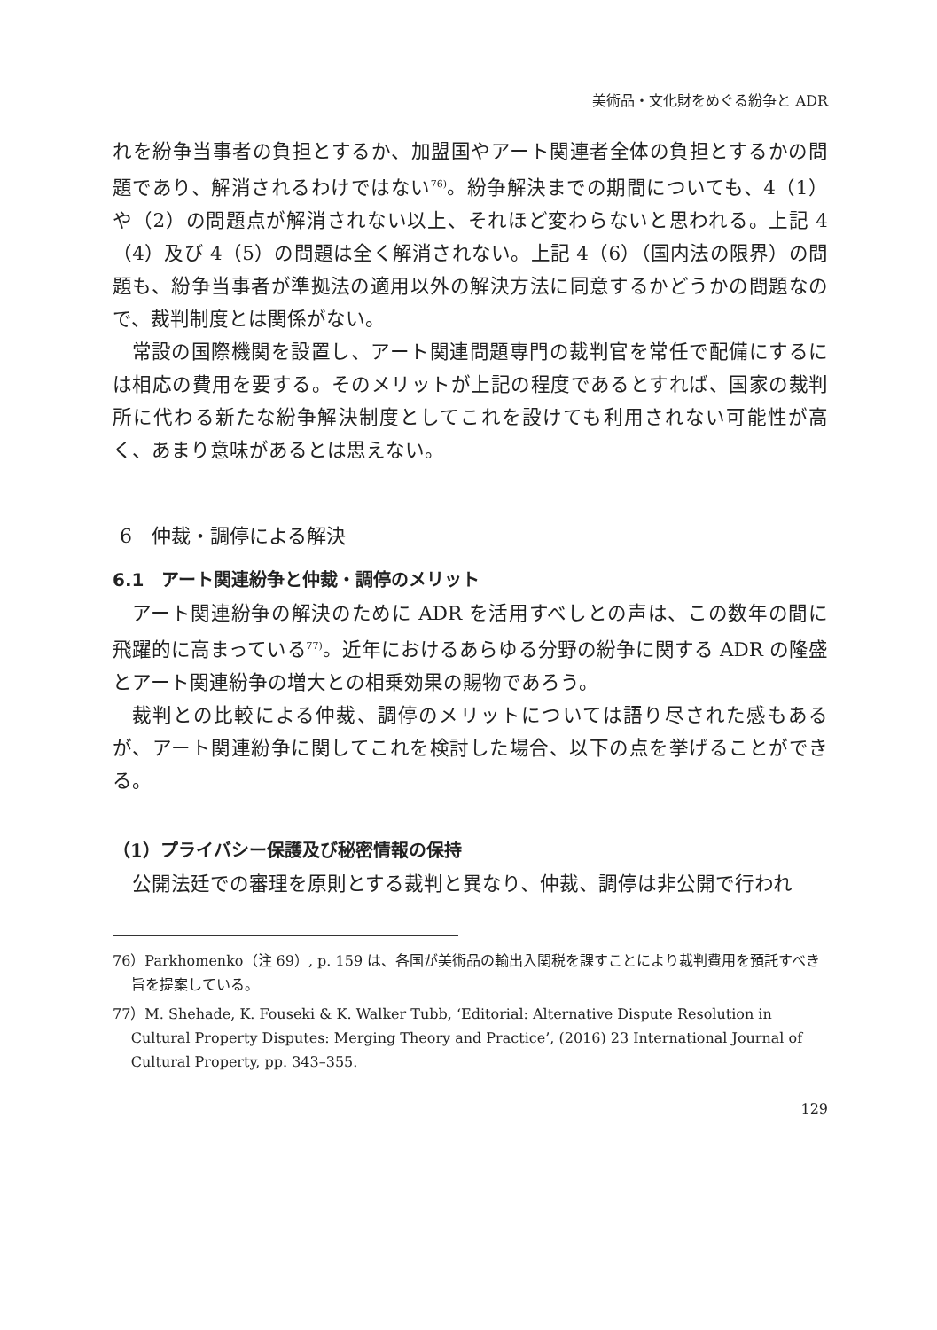美術品・文化財をめぐる紛争と ADR
れを紛争当事者の負担とするか、加盟国やアート関連者全体の負担とするかの問題であり、解消されるわけではない<sup>76)</sup>。紛争解決までの期間についても、4（1）や（2）の問題点が解消されない以上、それほど変わらないと思われる。上記 4（4）及び 4（5）の問題は全く解消されない。上記 4（6）（国内法の限界）の問題も、紛争当事者が準拠法の適用以外の解決方法に同意するかどうかの問題なので、裁判制度とは関係がない。
常設の国際機関を設置し、アート関連問題専門の裁判官を常任で配備にするには相応の費用を要する。そのメリットが上記の程度であるとすれば、国家の裁判所に代わる新たな紛争解決制度としてこれを設けても利用されない可能性が高く、あまり意味があるとは思えない。
6　仲裁・調停による解決
6.1　アート関連紛争と仲裁・調停のメリット
アート関連紛争の解決のために ADR を活用すべしとの声は、この数年の間に飛躍的に高まっている<sup>77)</sup>。近年におけるあらゆる分野の紛争に関する ADR の隆盛とアート関連紛争の増大との相乗効果の賜物であろう。
裁判との比較による仲裁、調停のメリットについては語り尽された感もあるが、アート関連紛争に関してこれを検討した場合、以下の点を挙げることができる。
（1）プライバシー保護及び秘密情報の保持
公開法廷での審理を原則とする裁判と異なり、仲裁、調停は非公開で行われ
76）Parkhomenko（注 69）, p. 159 は、各国が美術品の輸出入関税を課すことにより裁判費用を預託すべき旨を提案している。
77）M. Shehade, K. Fouseki & K. Walker Tubb, ‘Editorial: Alternative Dispute Resolution in Cultural Property Disputes: Merging Theory and Practice’, (2016) 23 International Journal of Cultural Property, pp. 343–355.
129